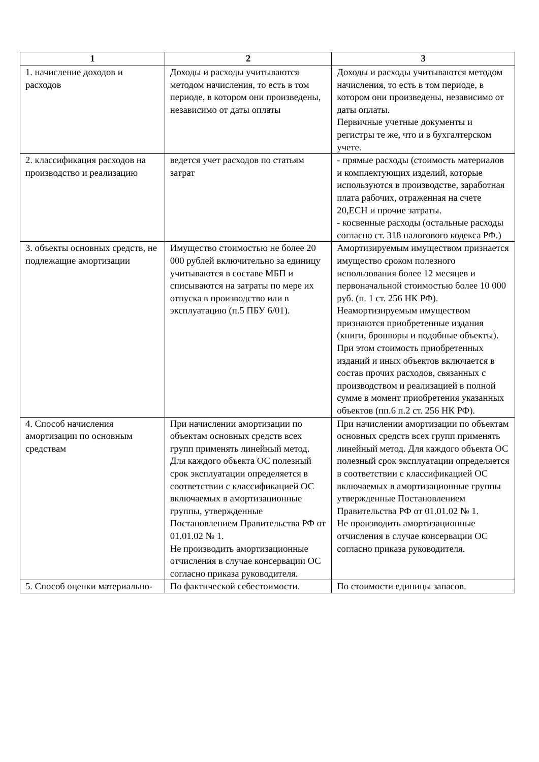| 1 | 2 | 3 |
| --- | --- | --- |
| 1. начисление доходов и расходов | Доходы и расходы учитываются методом начисления, то есть в том периоде, в котором они произведены, независимо от даты оплаты | Доходы и расходы учитываются методом начисления, то есть в том периоде, в котором они произведены, независимо от даты оплаты. Первичные учетные документы и регистры те же, что и в бухгалтерском учете. |
| 2. классификация расходов на производство и реализацию | ведется учет расходов по статьям затрат | - прямые расходы (стоимость материалов и комплектующих изделий, которые используются в производстве, заработная плата рабочих, отраженная на счете 20,ЕСН и прочие затраты. - косвенные расходы (остальные расходы согласно ст. 318 налогового кодекса РФ.) |
| 3. объекты основных средств, не подлежащие амортизации | Имущество стоимостью не более 20 000 рублей включительно за единицу учитываются в составе МБП и списываются на затраты по мере их отпуска в производство или в эксплуатацию (п.5 ПБУ 6/01). | Амортизируемым имуществом признается имущество сроком полезного использования более 12 месяцев и первоначальной стоимостью более 10 000 руб. (п. 1 ст. 256 НК РФ). Неамортизируемым имуществом признаются приобретенные издания (книги, брошюры и подобные объекты). При этом стоимость приобретенных изданий и иных объектов включается в состав прочих расходов, связанных с производством и реализацией в полной сумме в момент приобретения указанных объектов (пп.6 п.2 ст. 256 НК РФ). |
| 4. Способ начисления амортизации по основным средствам | При начислении амортизации по объектам основных средств всех групп применять линейный метод. Для каждого объекта ОС полезный срок эксплуатации определяется в соответствии с классификацией ОС включаемых в амортизационные группы, утвержденные Постановлением Правительства РФ от 01.01.02 № 1. Не производить амортизационные отчисления в случае консервации ОС согласно приказа руководителя. | При начислении амортизации по объектам основных средств всех групп применять линейный метод. Для каждого объекта ОС полезный срок эксплуатации определяется в соответствии с классификацией ОС включаемых в амортизационные группы утвержденные Постановлением Правительства РФ от 01.01.02 № 1. Не производить амортизационные отчисления в случае консервации ОС согласно приказа руководителя. |
| 5. Способ оценки материально- | По фактической себестоимости. | По стоимости единицы запасов. |